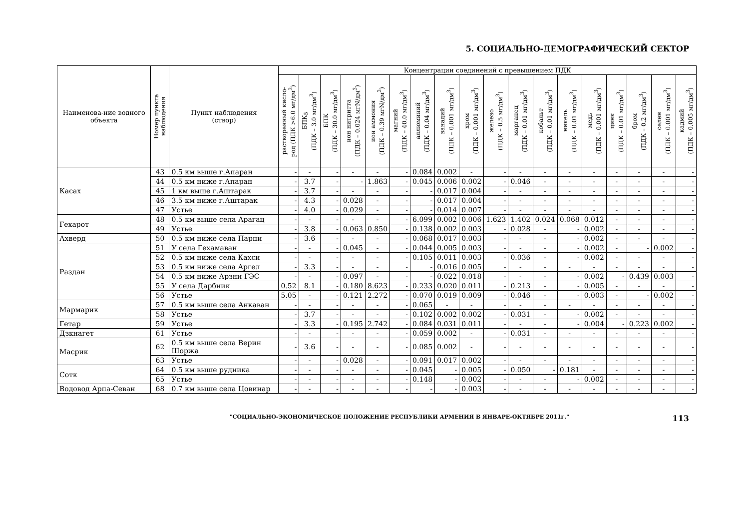5. СОЦИАЛЬНО-ДЕМОГРАФИЧЕСКИЙ СЕКТОР
| Наименова-ние водного объекта | Номер пункта наблюдения | Пункт наблюдения (створ) | Концентрации соединений с превышением ПДК | | | | | | | | | | | | | | | | | |
| --- | --- | --- | --- | --- | --- | --- | --- | --- | --- | --- | --- | --- | --- | --- | --- | --- | --- | --- | --- | --- |
| | | | растворенный кисло- род (ПДК >6.0 мг/дм<sup>3</sup>) | БПК<sub>5</sub> (ПДК – 3.0 мг/дм<sup>3</sup>) | БПК (ПДК – 30.0 мг/дм<sup>3</sup>) | ион нитритта (ПДК – 0.024 мгN/дм<sup>3</sup>) | ион аммония (ПДК – 0.39 мгN/дм<sup>3</sup>) | магний (ПДК – 40.0 мг/дм<sup>3</sup>) | аллюминий (ПДК – 0.04 мг/дм<sup>3</sup>) | ванадий (ПДК – 0.001 мг/дм<sup>3</sup>) | хром (ПДК – 0.001 мг/дм<sup>3</sup>) | железо (ПДК – 0.5 мг/дм<sup>3</sup>) | марганец (ПДК – 0.01 мг/дм<sup>3</sup>) | кобальт (ПДК – 0.01 мг/дм<sup>3</sup>) | никель (ПДК – 0.01 мг/дм<sup>3</sup>) | медь (ПДК – 0.001 мг/дм<sup>3</sup>) | цинк (ПДК – 0.01 мг/дм<sup>3</sup>) | бром (ПДК – 0.2 мг/дм<sup>3</sup>) | селен (ПДК – 0.001 мг/дм<sup>3</sup>) | кадмий (ПДК – 0.005 мг/дм<sup>3</sup>) |
| Касах | 43 | 0.5 км выше г.Апаран | - | - | - | - | - | - | 0.084 | 0.002 | - | - | - | - | - | - | - | - | - | - |
| | 44 | 0.5 км ниже г.Апаран | - | 3.7 | - | - | 1.863 | - | 0.045 | 0.006 | 0.002 | - | 0.046 | - | - | - | - | - | - | - |
| | 45 | 1 км выше г.Аштарак | - | 3.7 | - | - | - | - | - | 0.017 | 0.004 | - | - | - | - | - | - | - | - | - |
| | 46 | 3.5 км ниже г.Аштарак | - | 4.3 | - | 0.028 | - | - | - | 0.017 | 0.004 | - | - | - | - | - | - | - | - | - |
| | 47 | Устье | - | 4.0 | - | 0.029 | - | - | - | 0.014 | 0.007 | - | - | - | - | - | - | - | - | - |
| Гехарот | 48 | 0.5 км выше села Арагац | - | - | - | - | - | - | 6.099 | 0.002 | 0.006 | 1.623 | 1.402 | 0.024 | 0.068 | 0.012 | - | - | - | - |
| | 49 | Устье | - | 3.8 | - | 0.063 | 0.850 | - | 0.138 | 0.002 | 0.003 | - | 0.028 | - | - | 0.002 | - | - | - | - |
| Ахверд | 50 | 0.5 км ниже села Парпи | - | 3.6 | - | - | - | - | 0.068 | 0.017 | 0.003 | - | - | - | - | 0.002 | - | - | - | - |
| Раздан | 51 | У села Гехамаван | - | - | - | 0.045 | - | - | 0.044 | 0.005 | 0.003 | - | - | - | - | 0.002 | - | - | 0.002 | - |
| | 52 | 0.5 км ниже села Кахси | - | - | - | - | - | - | 0.105 | 0.011 | 0.003 | - | 0.036 | - | - | 0.002 | - | - | - | - |
| | 53 | 0.5 км ниже села Аргел | - | 3.3 | - | - | - | - | - | 0.016 | 0.005 | - | - | - | - | - | - | - | - | - |
| | 54 | 0.5 км ниже Арзни ГЭС | - | - | - | 0.097 | - | - | - | 0.022 | 0.018 | - | - | - | - | 0.002 | - | 0.439 | 0.003 | - |
| | 55 | У села Дарбник | 0.52 | 8.1 | - | 0.180 | 8.623 | - | 0.233 | 0.020 | 0.011 | - | 0.213 | - | - | 0.005 | - | - | - | - |
| | 56 | Устье | 5.05 | - | - | 0.121 | 2.272 | - | 0.070 | 0.019 | 0.009 | - | 0.046 | - | - | 0.003 | - | - | 0.002 | - |
| Мармарик | 57 | 0.5 км выше села Анкаван | - | - | - | - | - | - | 0.065 | - | - | - | - | - | - | - | - | - | - | - |
| | 58 | Устье | - | 3.7 | - | - | - | - | 0.102 | 0.002 | 0.002 | - | 0.031 | - | - | 0.002 | - | - | - | - |
| Гетар | 59 | Устье | - | 3.3 | - | 0.195 | 2.742 | - | 0.084 | 0.031 | 0.011 | - | - | - | - | 0.004 | - | 0.223 | 0.002 | - |
| Дзкнагет | 61 | Устье | - | - | - | - | - | - | 0.059 | 0.002 | - | - | 0.031 | - | - | - | - | - | - | - |
| Масрик | 62 | 0.5 км выше села Верин Шоржа | - | 3.6 | - | - | - | - | 0.085 | 0.002 | - | - | - | - | - | - | - | - | - | - |
| | 63 | Устье | - | - | - | 0.028 | - | - | 0.091 | 0.017 | 0.002 | - | - | - | - | - | - | - | - | - |
| Сотк | 64 | 0.5 км выше рудника | - | - | - | - | - | - | 0.045 | - | 0.005 | - | 0.050 | - | 0.181 | - | - | - | - | - |
| | 65 | Устье | - | - | - | - | - | - | 0.148 | - | 0.002 | - | - | - | - | 0.002 | - | - | - | - |
| Водовод Арпа-Севан | 68 | 0.7 км выше села Цовинар | - | - | - | - | - | - | - | - | 0.003 | - | - | - | - | - | - | - | - | - |
"СОЦИАЛЬНО-ЭКОНОМИЧЕСКОЕ ПОЛОЖЕНИЕ РЕСПУБЛИКИ АРМЕНИЯ В ЯНВАРЕ-ОКТЯБРЕ 2011г." 113